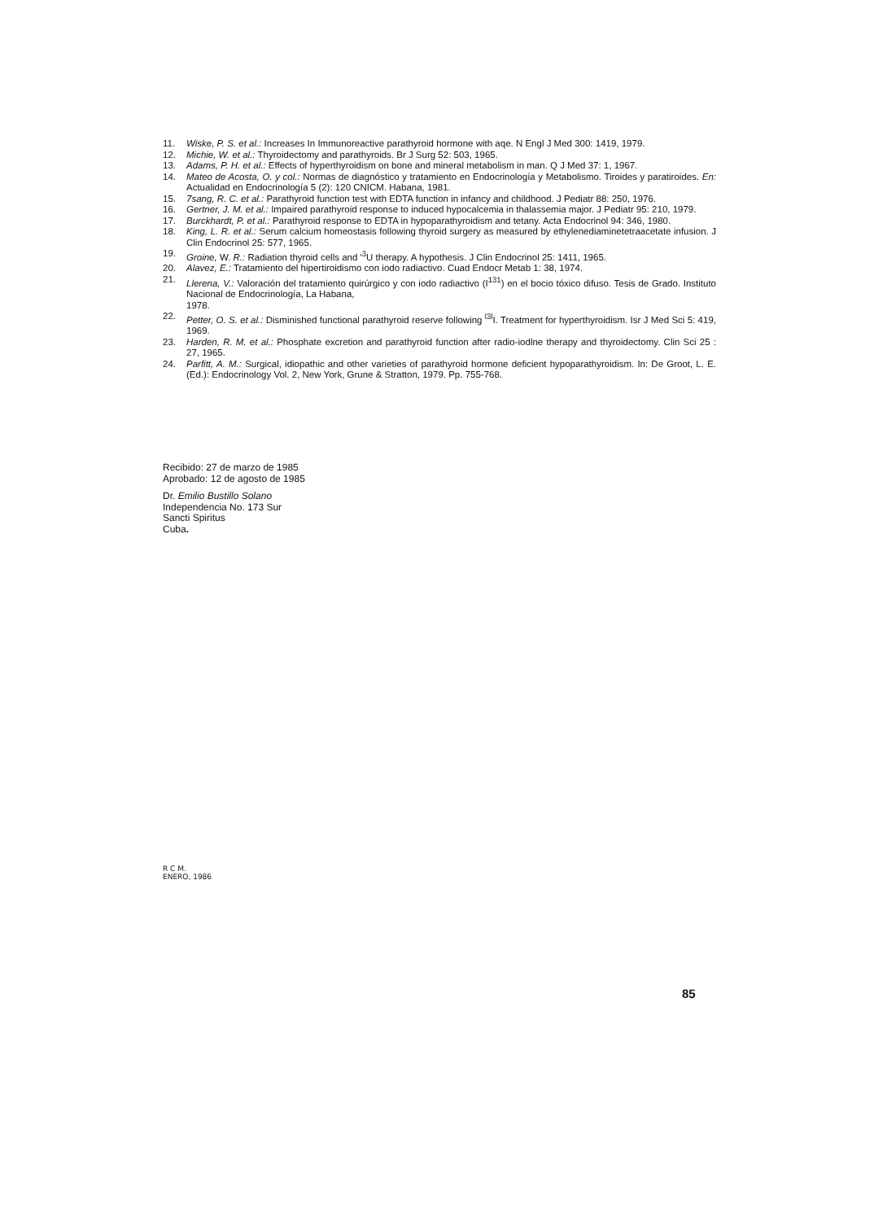11. Wiske, P. S. et al.: Increases In Immunoreactive parathyroid hormone with aqe. N Engl J Med 300: 1419, 1979.
12. Michie, W. et al.: Thyroidectomy and parathyroids. Br J Surg 52: 503, 1965.
13. Adams, P. H. et al.: Effects of hyperthyroidism on bone and mineral metabolism in man. Q J Med 37: 1, 1967.
14. Mateo de Acosta, O. y col.: Normas de diagnóstico y tratamiento en Endocrinología y Metabolismo. Tiroides y paratiroides. En: Actualidad en Endocrinología 5 (2): 120 CNICM. Habana, 1981.
15. 7sang, R. C. et al.: Parathyroid function test with EDTA function in infancy and childhood. J Pediatr 88: 250, 1976.
16. Gertner, J. M. et al.: Impaired parathyroid response to induced hypocalcemia in thalassemia major. J Pediatr 95: 210, 1979.
17. Burckhardt, P. et al.: Parathyroid response to EDTA in hypoparathyroidism and tetany. Acta Endocrinol 94: 346, 1980.
18. King, L. R. et al.: Serum calcium homeostasis following thyroid surgery as measured by ethylenediaminetetraacetate infusion. J Clin Endocrinol 25: 577, 1965.
19. Groine, W. R.: Radiation thyroid cells and '<sup>3</sup>U therapy. A hypothesis. J Clin Endocrinol 25: 1411, 1965.
20. Alavez, E.: Tratamiento del hipertiroidismo con iodo radiactivo. Cuad Endocr Metab 1: 38, 1974.
21. Llerena, V.: Valoración del tratamiento quirúrgico y con iodo radiactivo (I<sup>131</sup>) en el bocio tóxico difuso. Tesis de Grado. Instituto Nacional de Endocrinología, La Habana,
1978.
22. Petter, O. S. et al.: Disminished functional parathyroid reserve following <sup>l3l</sup>I. Treatment for hyperthyroidism. Isr J Med Sci 5: 419, 1969.
23. Harden, R. M. et al.: Phosphate excretion and parathyroid function after radio-iodlne therapy and thyroidectomy. Clin Sci 25 : 27, 1965.
24. Parfitt, A. M.: Surgical, idiopathic and other varieties of parathyroid hormone deficient hypoparathyroidism. In: De Groot, L. E. (Ed.): Endocrinology Vol. 2, New York, Grune & Stratton, 1979. Pp. 755-768.
Recibido: 27 de marzo de 1985
Aprobado: 12 de agosto de 1985
Dr. Emilio Bustillo Solano
Independencia No. 173 Sur
Sancti Spiritus
Cuba.
R C M.
ENERO, 1986
85